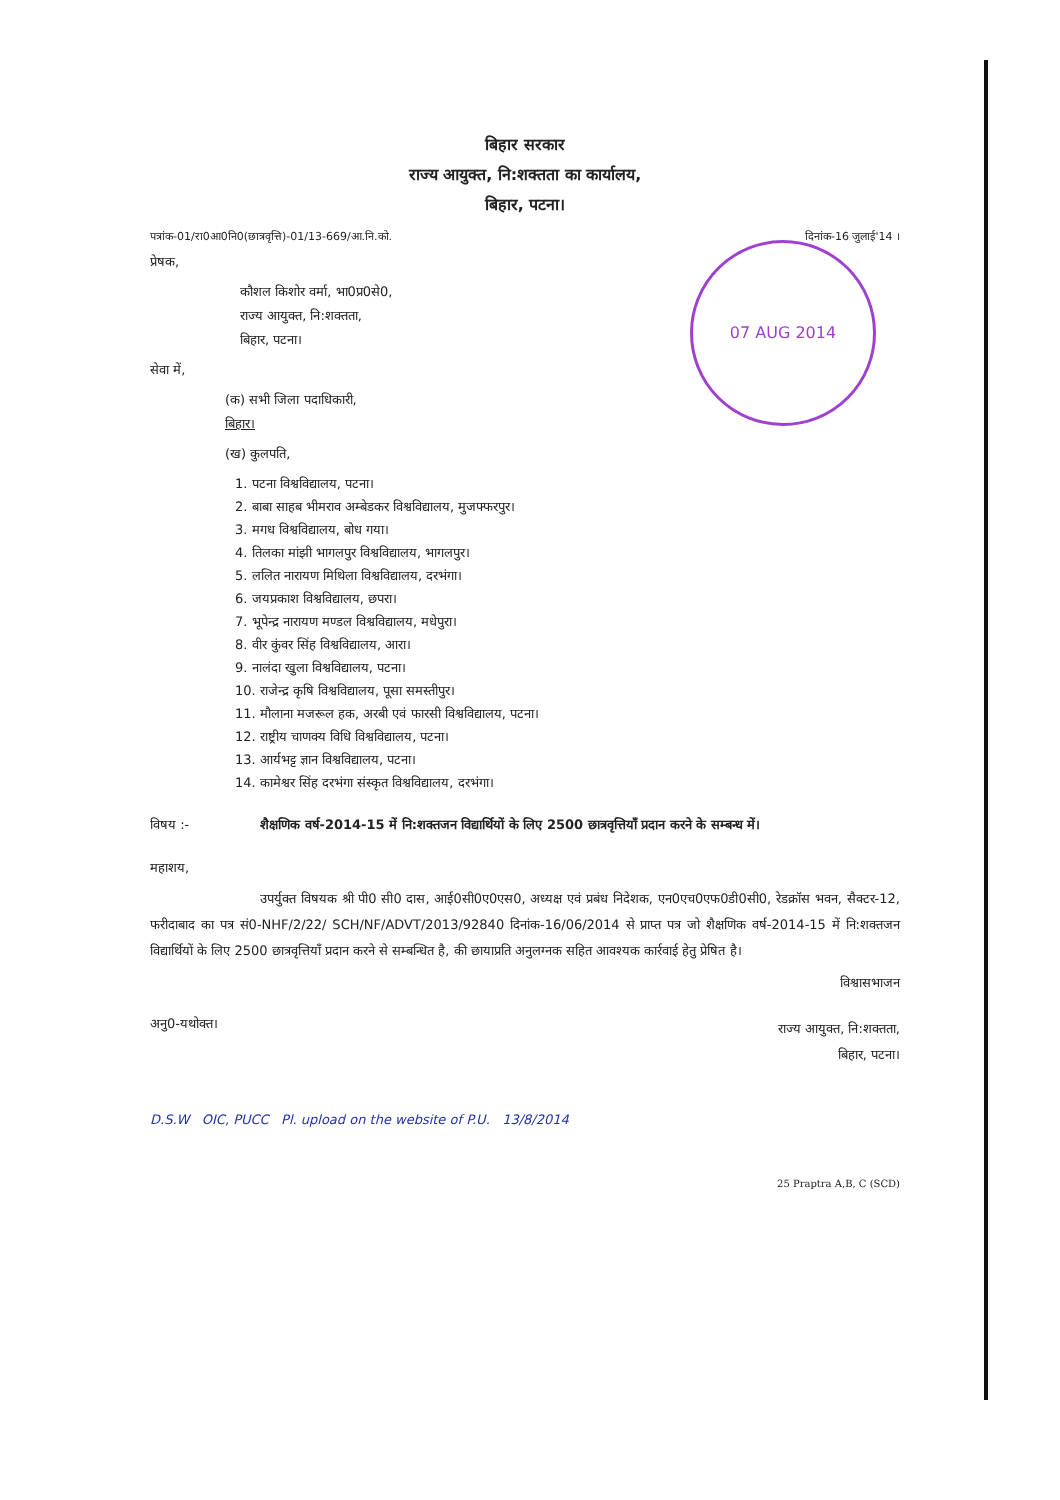07 AUG 2014
बिहार सरकार
राज्य आयुक्त, नि:शक्तता का कार्यालय,
बिहार, पटना।
पत्रांक-01/रा0आ0नि0(छात्रवृत्ति)-01/13-669/आ.नि.को. दिनांक-16 जुलाई'14 ।
प्रेषक,
कौशल किशोर वर्मा, भा0प्र0से0,
राज्य आयुक्त, नि:शक्तता,
बिहार, पटना।
सेवा में,
(क) सभी जिला पदाधिकारी,
बिहार।
(ख) कुलपति,
1. पटना विश्वविद्यालय, पटना।
2. बाबा साहब भीमराव अम्बेडकर विश्वविद्यालय, मुजफ्फरपुर।
3. मगध विश्वविद्यालय, बोध गया।
4. तिलका मांझी भागलपुर विश्वविद्यालय, भागलपुर।
5. ललित नारायण मिथिला विश्वविद्यालय, दरभंगा।
6. जयप्रकाश विश्वविद्यालय, छपरा।
7. भूपेन्द्र नारायण मण्डल विश्वविद्यालय, मधेपुरा।
8. वीर कुंवर सिंह विश्वविद्यालय, आरा।
9. नालंदा खुला विश्वविद्यालय, पटना।
10. राजेन्द्र कृषि विश्वविद्यालय, पूसा समस्तीपुर।
11. मौलाना मजरूल हक, अरबी एवं फारसी विश्वविद्यालय, पटना।
12. राष्ट्रीय चाणक्य विधि विश्वविद्यालय, पटना।
13. आर्यभट्ट ज्ञान विश्वविद्यालय, पटना।
14. कामेश्वर सिंह दरभंगा संस्कृत विश्वविद्यालय, दरभंगा।
विषय :- शैक्षणिक वर्ष-2014-15 में नि:शक्तजन विद्यार्थियों के लिए 2500 छात्रवृत्तियाँ प्रदान करने के सम्बन्ध में।
महाशय,
उपर्युक्त विषयक श्री पी0 सी0 दास, आई0सी0ए0एस0, अध्यक्ष एवं प्रबंध निदेशक, एन0एच0एफ0डी0सी0, रेडक्रॉस भवन, सैक्टर-12, फरीदाबाद का पत्र सं0-NHF/2/22/ SCH/NF/ADVT/2013/92840 दिनांक-16/06/2014 से प्राप्त पत्र जो शैक्षणिक वर्ष-2014-15 में नि:शक्तजन विद्यार्थियों के लिए 2500 छात्रवृत्तियाँ प्रदान करने से सम्बन्धित है, की छायाप्रति अनुलग्नक सहित आवश्यक कार्रवाई हेतु प्रेषित है।
विश्वासभाजन
अनु0-यथोक्त। राज्य आयुक्त, नि:शक्तता,
बिहार, पटना।
D.S.W OIC, PUCC Pl. upload on the website of P.U. 13/8/2014
25 Praptra A,B, C (SCD)